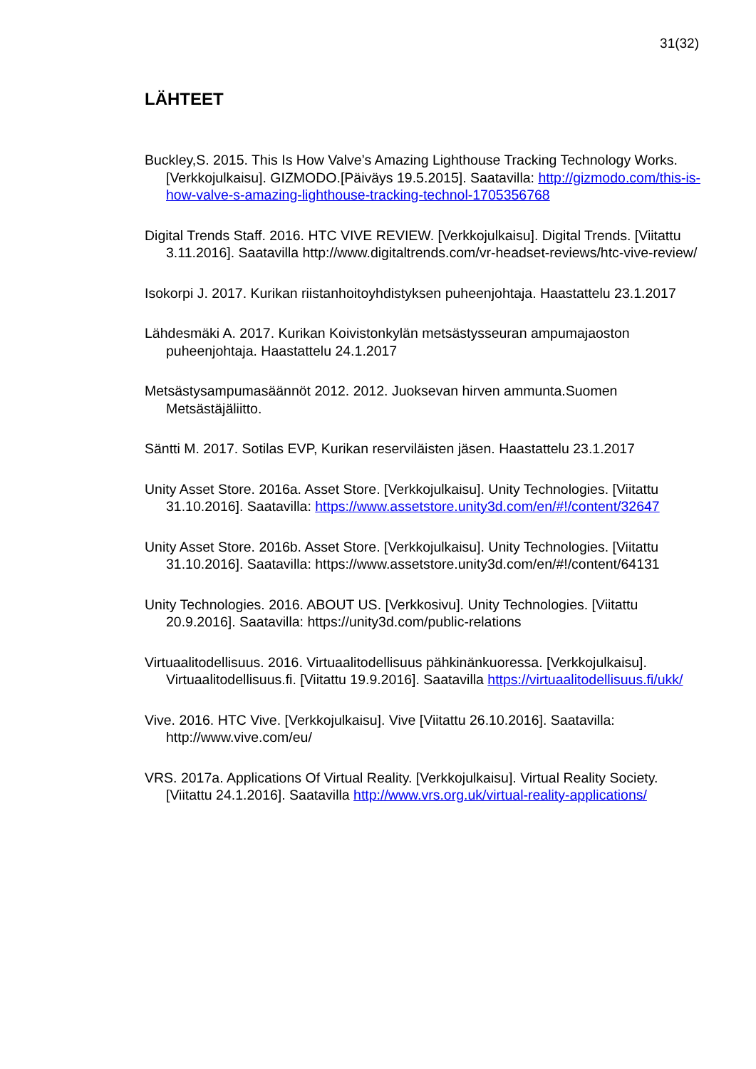31(32)
LÄHTEET
Buckley,S. 2015. This Is How Valve’s Amazing Lighthouse Tracking Technology Works. [Verkkojulkaisu]. GIZMODO.[Päiväys 19.5.2015]. Saatavilla: http://gizmodo.com/this-is-how-valve-s-amazing-lighthouse-tracking-technol-1705356768
Digital Trends Staff. 2016. HTC VIVE REVIEW. [Verkkojulkaisu]. Digital Trends. [Viitattu 3.11.2016]. Saatavilla http://www.digitaltrends.com/vr-headset-reviews/htc-vive-review/
Isokorpi J. 2017. Kurikan riistanhoitoyhdistyksen puheenjohtaja. Haastattelu 23.1.2017
Lähdesmäki A. 2017. Kurikan Koivistonkylän metsästysseuran ampumajaoston puheenjohtaja. Haastattelu 24.1.2017
Metsästysampumasäännöt 2012. 2012. Juoksevan hirven ammunta.Suomen Metsästäjäliitto.
Säntti M. 2017. Sotilas EVP, Kurikan reserviläisten jäsen. Haastattelu 23.1.2017
Unity Asset Store. 2016a. Asset Store. [Verkkojulkaisu]. Unity Technologies. [Viitattu 31.10.2016]. Saatavilla: https://www.assetstore.unity3d.com/en/#!/content/32647
Unity Asset Store. 2016b. Asset Store. [Verkkojulkaisu]. Unity Technologies. [Viitattu 31.10.2016]. Saatavilla: https://www.assetstore.unity3d.com/en/#!/content/64131
Unity Technologies. 2016. ABOUT US. [Verkkosivu]. Unity Technologies. [Viitattu 20.9.2016]. Saatavilla: https://unity3d.com/public-relations
Virtuaalitodellisuus. 2016. Virtuaalitodellisuus pähkinänkuoressa. [Verkkojulkaisu]. Virtuaalitodellisuus.fi. [Viitattu 19.9.2016]. Saatavilla https://virtuaalitodellisuus.fi/ukk/
Vive. 2016. HTC Vive. [Verkkojulkaisu]. Vive [Viitattu 26.10.2016]. Saatavilla: http://www.vive.com/eu/
VRS. 2017a. Applications Of Virtual Reality. [Verkkojulkaisu]. Virtual Reality Society. [Viitattu 24.1.2016]. Saatavilla http://www.vrs.org.uk/virtual-reality-applications/